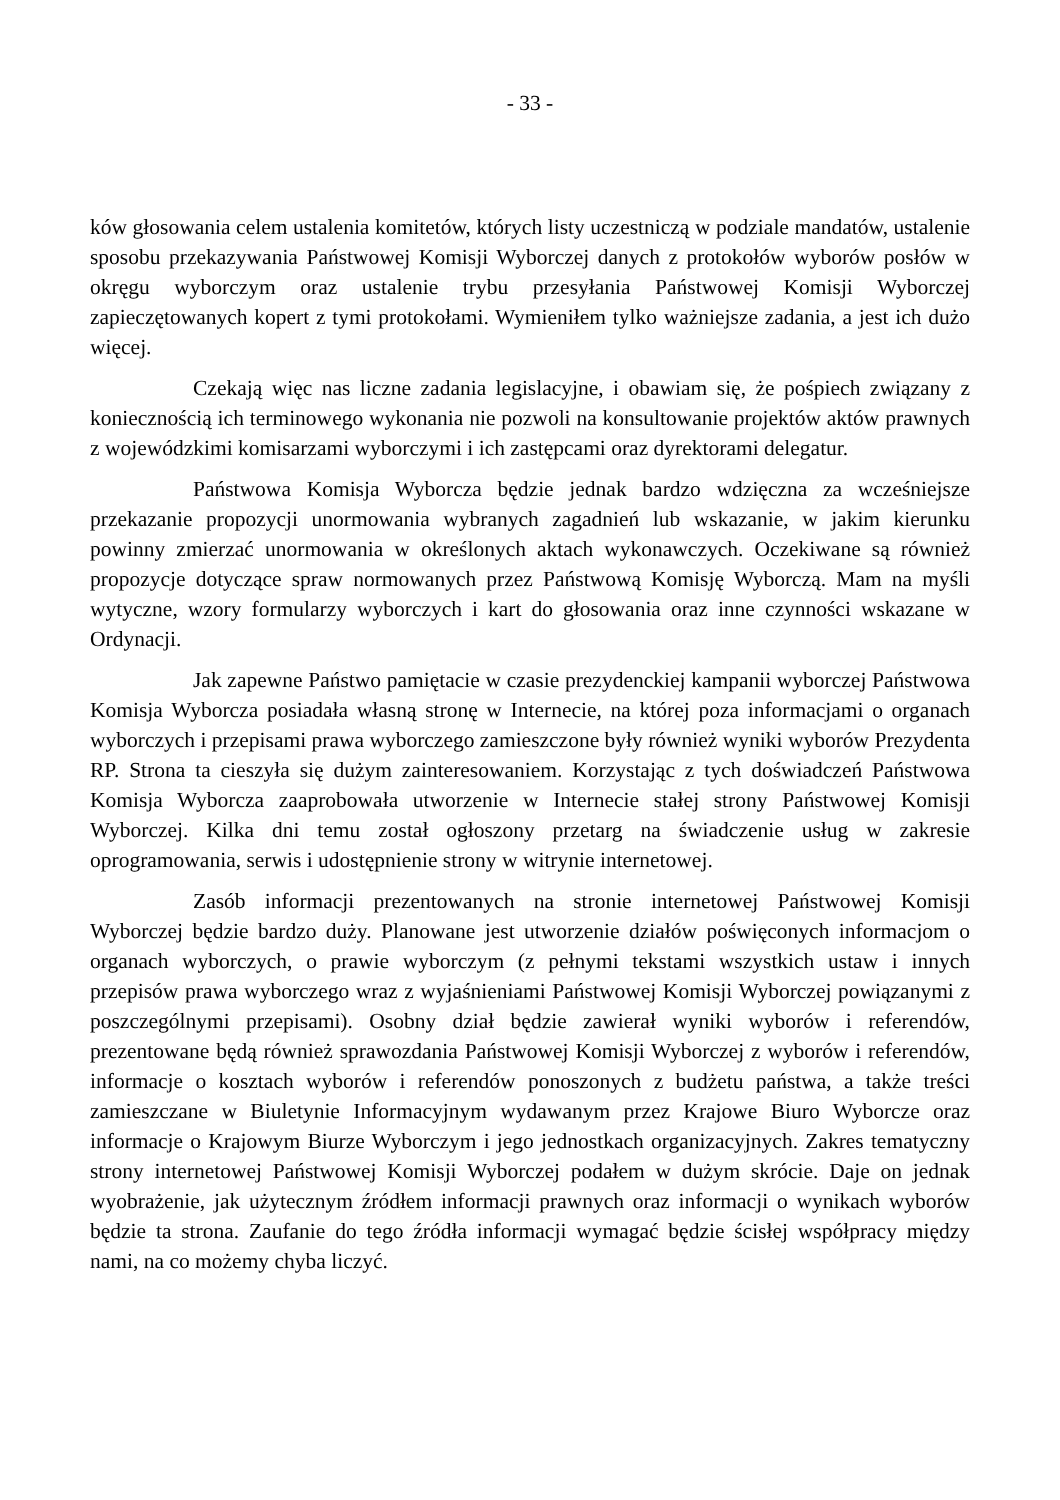- 33 -
ków głosowania celem ustalenia komitetów, których listy uczestniczą w podziale mandatów, ustalenie sposobu przekazywania Państwowej Komisji Wyborczej danych z protokołów wyborów posłów w okręgu wyborczym oraz ustalenie trybu przesyłania Państwowej Komisji Wyborczej zapieczętowanych kopert z tymi protokołami. Wymieniłem tylko ważniejsze zadania, a jest ich dużo więcej.
Czekają więc nas liczne zadania legislacyjne, i obawiam się, że pośpiech związany z koniecznością ich terminowego wykonania nie pozwoli na konsultowanie projektów aktów prawnych z wojewódzkimi komisarzami wyborczymi i ich zastępcami oraz dyrektorami delegatur.
Państwowa Komisja Wyborcza będzie jednak bardzo wdzięczna za wcześniejsze przekazanie propozycji unormowania wybranych zagadnień lub wskazanie, w jakim kierunku powinny zmierzać unormowania w określonych aktach wykonawczych. Oczekiwane są również propozycje dotyczące spraw normowanych przez Państwową Komisję Wyborczą. Mam na myśli wytyczne, wzory formularzy wyborczych i kart do głosowania oraz inne czynności wskazane w Ordynacji.
Jak zapewne Państwo pamiętacie w czasie prezydenckiej kampanii wyborczej Państwowa Komisja Wyborcza posiadała własną stronę w Internecie, na której poza informacjami o organach wyborczych i przepisami prawa wyborczego zamieszczone były również wyniki wyborów Prezydenta RP. Strona ta cieszyła się dużym zainteresowaniem. Korzystając z tych doświadczeń Państwowa Komisja Wyborcza zaaprobowała utworzenie w Internecie stałej strony Państwowej Komisji Wyborczej. Kilka dni temu został ogłoszony przetarg na świadczenie usług w zakresie oprogramowania, serwis i udostępnienie strony w witrynie internetowej.
Zasób informacji prezentowanych na stronie internetowej Państwowej Komisji Wyborczej będzie bardzo duży. Planowane jest utworzenie działów poświęconych informacjom o organach wyborczych, o prawie wyborczym (z pełnymi tekstami wszystkich ustaw i innych przepisów prawa wyborczego wraz z wyjaśnieniami Państwowej Komisji Wyborczej powiązanymi z poszczególnymi przepisami). Osobny dział będzie zawierał wyniki wyborów i referendów, prezentowane będą również sprawozdania Państwowej Komisji Wyborczej z wyborów i referendów, informacje o kosztach wyborów i referendów ponoszonych z budżetu państwa, a także treści zamieszczane w Biuletynie Informacyjnym wydawanym przez Krajowe Biuro Wyborcze oraz informacje o Krajowym Biurze Wyborczym i jego jednostkach organizacyjnych. Zakres tematyczny strony internetowej Państwowej Komisji Wyborczej podałem w dużym skrócie. Daje on jednak wyobrażenie, jak użytecznym źródłem informacji prawnych oraz informacji o wynikach wyborów będzie ta strona. Zaufanie do tego źródła informacji wymagać będzie ścisłej współpracy między nami, na co możemy chyba liczyć.